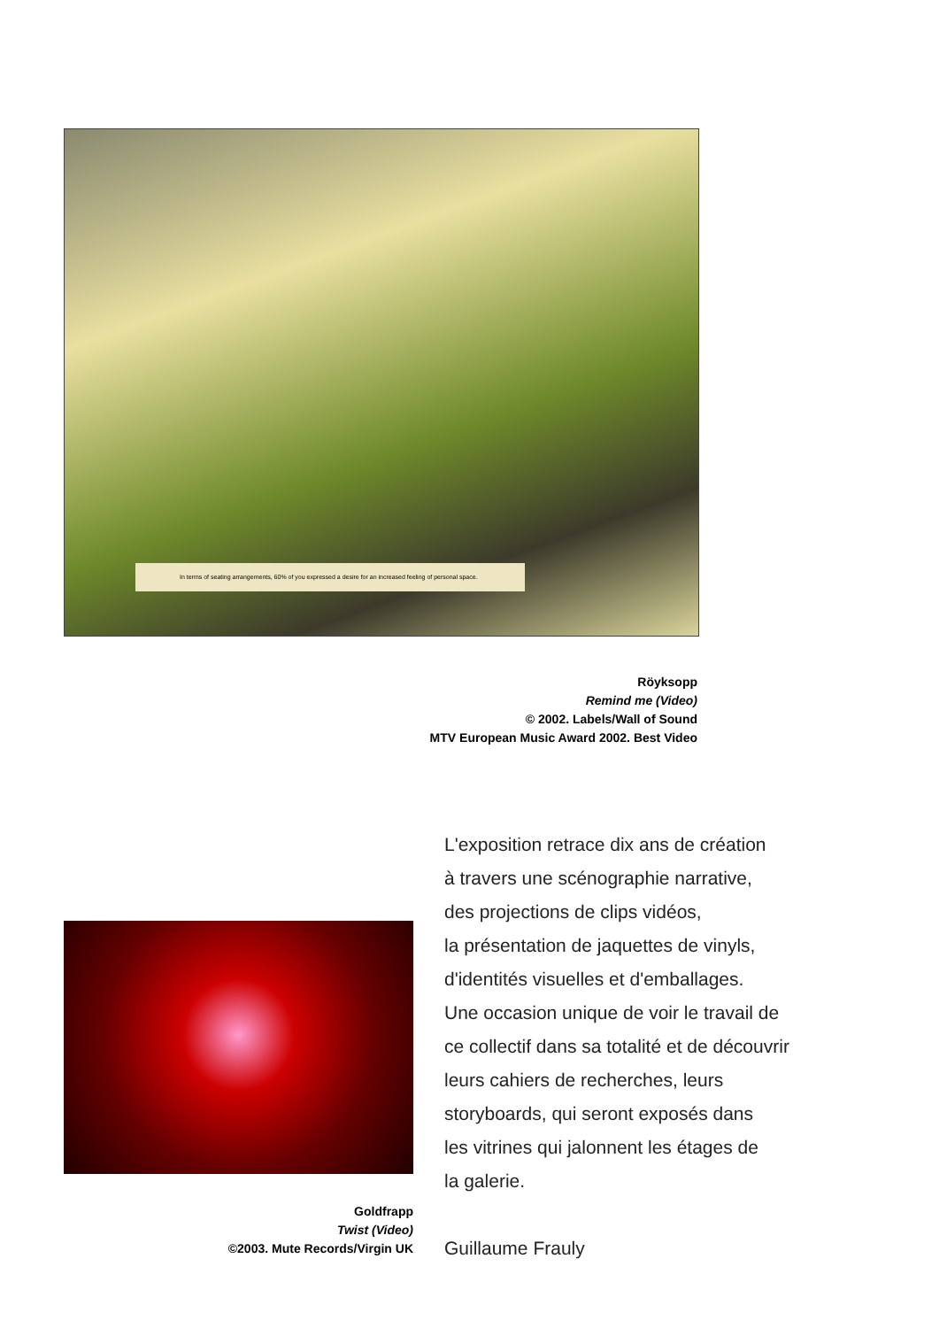In terms of seating arrangements, 60% of you expressed a desire for an increased feeling of personal space.
Röyksopp
Remind me (Video)
© 2002. Labels/Wall of Sound
MTV European Music Award 2002. Best Video
L'exposition retrace dix ans de création
à travers une scénographie narrative,
des projections de clips vidéos,
la présentation de jaquettes de vinyls,
d'identités visuelles et d'emballages.
Une occasion unique de voir le travail de
ce collectif dans sa totalité et de découvrir
leurs cahiers de recherches, leurs
storyboards, qui seront exposés dans
les vitrines qui jalonnent les étages de
la galerie.
Guillaume Frauly
Goldfrapp
Twist (Video)
©2003. Mute Records/Virgin UK